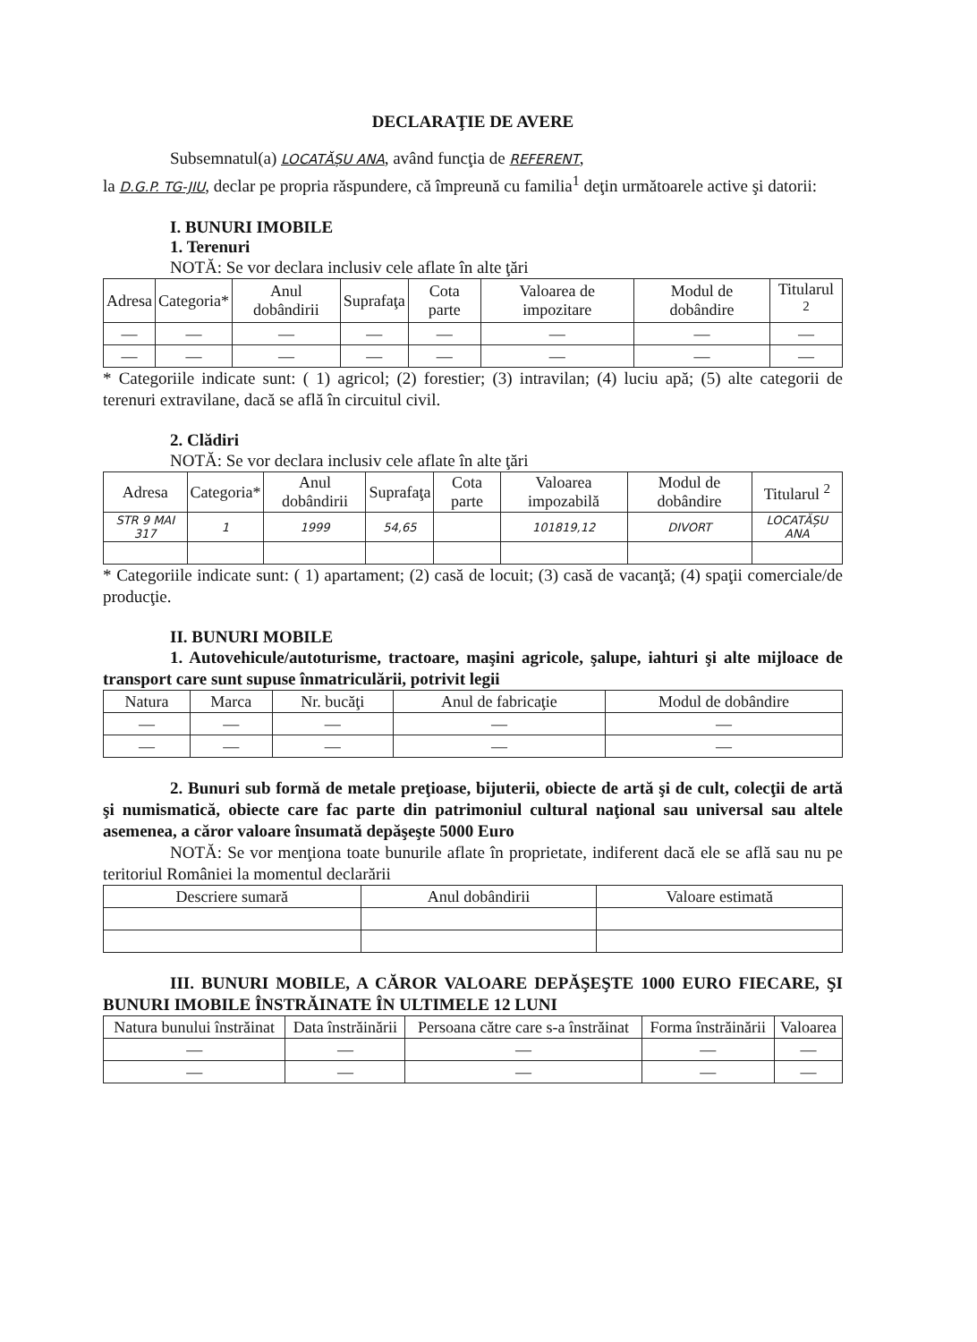DECLARAŢIE DE AVERE
Subsemnatul(a) LOCATĂȘU ANA, având funcţia de REFERENT,
la D.G.P. TG-JIU, declar pe propria răspundere, că împreună cu familia<sup>1</sup> deţin următoarele active şi datorii:
I. BUNURI IMOBILE
1. Terenuri
NOTĂ: Se vor declara inclusiv cele aflate în alte ţări
| Adresa | Categoria* | Anul dobândirii | Suprafaţa | Cota parte | Valoarea de impozitare | Modul de dobândire | Titularul <sup>2</sup> |
| --- | --- | --- | --- | --- | --- | --- | --- |
| — | — | — | — | — | — | — | — |
| — | — | — | — | — | — | — | — |
* Categoriile indicate sunt: ( 1) agricol; (2) forestier; (3) intravilan; (4) luciu apă; (5) alte categorii de terenuri extravilane, dacă se află în circuitul civil.
2. Clădiri
NOTĂ: Se vor declara inclusiv cele aflate în alte ţări
| Adresa | Categoria* | Anul dobândirii | Suprafaţa | Cota parte | Valoarea impozabilă | Modul de dobândire | Titularul <sup>2</sup> |
| --- | --- | --- | --- | --- | --- | --- | --- |
| STR 9 MAI 317 | 1 | 1999 | 54,65 | | 101819,12 | DIVORT | LOCATĂȘU ANA |
* Categoriile indicate sunt: ( 1) apartament; (2) casă de locuit; (3) casă de vacanţă; (4) spaţii comerciale/de producţie.
II. BUNURI MOBILE
1. Autovehicule/autoturisme, tractoare, maşini agricole, şalupe, iahturi şi alte mijloace de transport care sunt supuse înmatriculării, potrivit legii
| Natura | Marca | Nr. bucăţi | Anul de fabricaţie | Modul de dobândire |
| --- | --- | --- | --- | --- |
| — | — | — | — | — |
| — | — | — | — | — |
2. Bunuri sub formă de metale preţioase, bijuterii, obiecte de artă şi de cult, colecţii de artă şi numismatică, obiecte care fac parte din patrimoniul cultural naţional sau universal sau altele asemenea, a căror valoare însumată depăşeşte 5000 Euro
NOTĂ: Se vor menţiona toate bunurile aflate în proprietate, indiferent dacă ele se află sau nu pe teritoriul României la momentul declarării
| Descriere sumară | Anul dobândirii | Valoare estimată |
| --- | --- | --- |
III. BUNURI MOBILE, A CĂROR VALOARE DEPĂŞEŞTE 1000 EURO FIECARE, ŞI BUNURI IMOBILE ÎNSTRĂINATE ÎN ULTIMELE 12 LUNI
| Natura bunului înstrăinat | Data înstrăinării | Persoana către care s-a înstrăinat | Forma înstrăinării | Valoarea |
| --- | --- | --- | --- | --- |
| — | — | — | — | — |
| — | — | — | — | — |